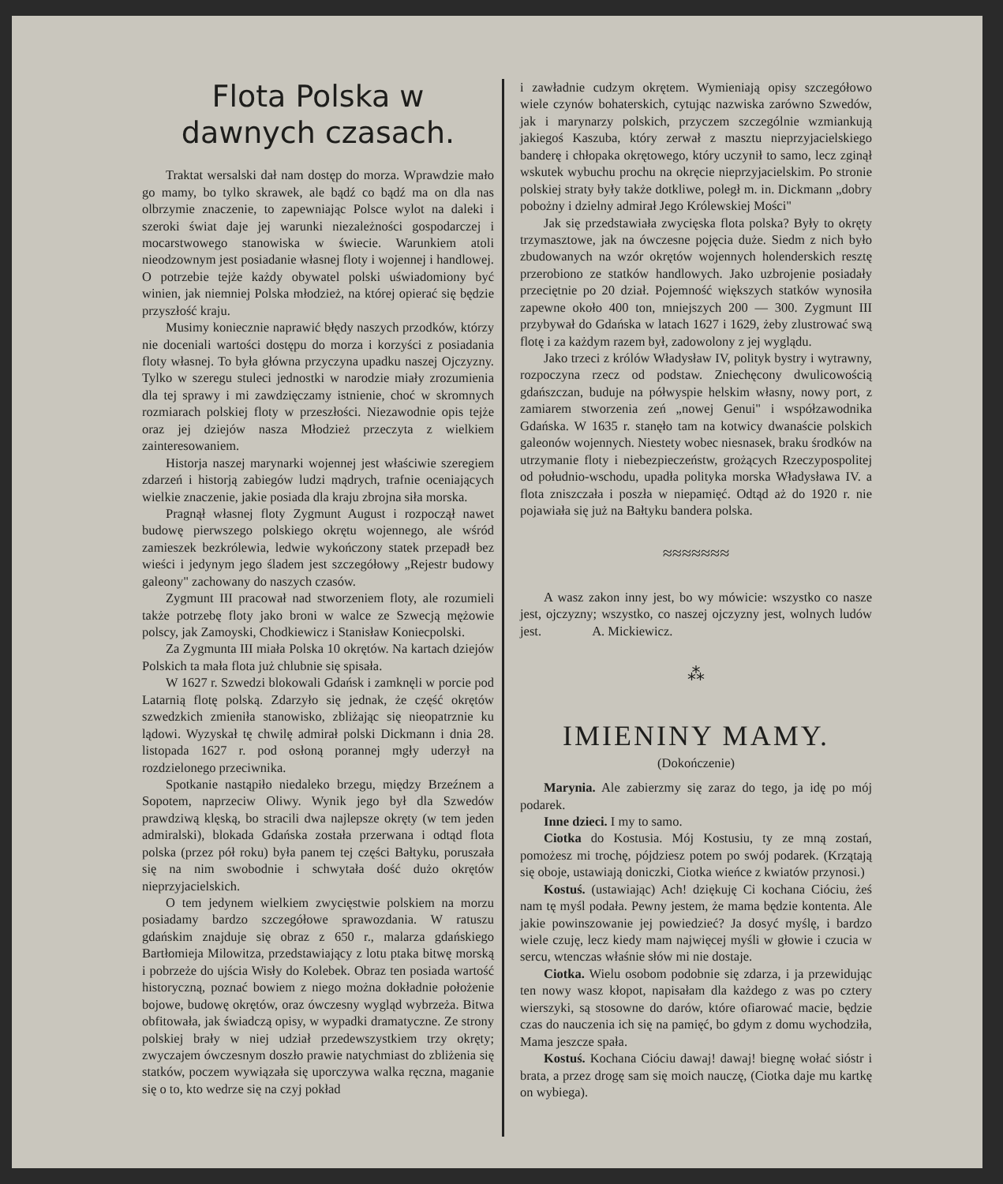Flota Polska w dawnych czasach.
Traktat wersalski dał nam dostęp do morza. Wprawdzie mało go mamy, bo tylko skrawek, ale bądź co bądź ma on dla nas olbrzymie znaczenie, to zapewniając Polsce wylot na daleki i szeroki świat daje jej warunki niezależności gospodarczej i mocarstwowego stanowiska w świecie. Warunkiem atoli nieodzownym jest posiadanie własnej floty i wojennej i handlowej. O potrzebie tejże każdy obywatel polski uświadomiony być winien, jak niemniej Polska młodzież, na której opierać się będzie przyszłość kraju.
Musimy koniecznie naprawić błędy naszych przodków, którzy nie doceniali wartości dostępu do morza i korzyści z posiadania floty własnej. To była główna przyczyna upadku naszej Ojczyzny. Tylko w szeregu stuleci jednostki w narodzie miały zrozumienia dla tej sprawy i mi zawdzięczamy istnienie, choć w skromnych rozmiarach polskiej floty w przeszłości. Niezawodnie opis tejże oraz jej dziejów nasza Młodzież przeczyta z wielkiem zainteresowaniem.
Historja naszej marynarki wojennej jest właściwie szeregiem zdarzeń i historją zabiegów ludzi mądrych, trafnie oceniających wielkie znaczenie, jakie posiada dla kraju zbrojna siła morska.
Pragnął własnej floty Zygmunt August i rozpoczął nawet budowę pierwszego polskiego okrętu wojennego, ale wśród zamieszek bezkrólewia, ledwie wykończony statek przepadł bez wieści i jedynym jego śladem jest szczegółowy „Rejestr budowy galeony" zachowany do naszych czasów.
Zygmunt III pracował nad stworzeniem floty, ale rozumieli także potrzebę floty jako broni w walce ze Szwecją mężowie polscy, jak Zamoyski, Chodkiewicz i Stanisław Koniecpolski.
Za Zygmunta III miała Polska 10 okrętów. Na kartach dziejów Polskich ta mała flota już chlubnie się spisała.
W 1627 r. Szwedzi blokowali Gdańsk i zamknęli w porcie pod Latarnią flotę polską. Zdarzyło się jednak, że część okrętów szwedzkich zmieniła stanowisko, zbliżając się nieopatrznie ku lądowi. Wyzyskał tę chwilę admirał polski Dickmann i dnia 28. listopada 1627 r. pod osłoną porannej mgły uderzył na rozdzielonego przeciwnika.
Spotkanie nastąpiło niedaleko brzegu, między Brzeźnem a Sopotem, naprzeciw Oliwy. Wynik jego był dla Szwedów prawdziwą klęską, bo stracili dwa najlepsze okręty (w tem jeden admiralski), blokada Gdańska została przerwana i odtąd flota polska (przez pół roku) była panem tej części Bałtyku, poruszała się na nim swobodnie i schwytała dość dużo okrętów nieprzyjacielskich.
O tem jedynem wielkiem zwycięstwie polskiem na morzu posiadamy bardzo szczegółowe sprawozdania. W ratuszu gdańskim znajduje się obraz z 650 r., malarza gdańskiego Bartłomieja Milowitza, przedstawiający z lotu ptaka bitwę morską i pobrzeże do ujścia Wisły do Kolebek. Obraz ten posiada wartość historyczną, poznać bowiem z niego można dokładnie położenie bojowe, budowę okrętów, oraz ówczesny wygląd wybrzeża. Bitwa obfitowała, jak świadczą opisy, w wypadki dramatyczne. Ze strony polskiej brały w niej udział przedewszystkiem trzy okręty; zwyczajem ówczesnym doszło prawie natychmiast do zbliżenia się statków, poczem wywiązała się uporczywa walka ręczna, maganie się o to, kto wedrze się na czyj pokład
i zawładnie cudzym okrętem. Wymieniają opisy szczegółowo wiele czynów bohaterskich, cytując nazwiska zarówno Szwedów, jak i marynarzy polskich, przyczem szczególnie wzmiankują jakiegoś Kaszuba, który zerwał z masztu nieprzyjacielskiego banderę i chłopaka okrętowego, który uczynił to samo, lecz zginął wskutek wybuchu prochu na okręcie nieprzyjacielskim. Po stronie polskiej straty były także dotkliwe, poległ m. in. Dickmann „dobry pobożny i dzielny admirał Jego Królewskiej Mości"
Jak się przedstawiała zwycięska flota polska? Były to okręty trzymasztowe, jak na ówczesne pojęcia duże. Siedm z nich było zbudowanych na wzór okrętów wojennych holenderskich resztę przerobiono ze statków handlowych. Jako uzbrojenie posiadały przeciętnie po 20 dział. Pojemność większych statków wynosiła zapewne około 400 ton, mniejszych 200 — 300. Zygmunt III przybywał do Gdańska w latach 1627 i 1629, żeby zlustrować swą flotę i za każdym razem był, zadowolony z jej wyglądu.
Jako trzeci z królów Władysław IV, polityk bystry i wytrawny, rozpoczyna rzecz od podstaw. Zniechęcony dwulicowością gdańszczan, buduje na półwyspie helskim własny, nowy port, z zamiarem stworzenia zeń „nowej Genui" i współzawodnika Gdańska. W 1635 r. stanęło tam na kotwicy dwanaście polskich galeonów wojennych. Niestety wobec niesnasek, braku środków na utrzymanie floty i niebezpieczeństw, grożących Rzeczypospolitej od południo-wschodu, upadła polityka morska Władysława IV. a flota zniszczała i poszła w niepamięć. Odtąd aż do 1920 r. nie pojawiała się już na Bałtyku bandera polska.
≈≈≈≈≈≈≈
A wasz zakon inny jest, bo wy mówicie: wszystko co nasze jest, ojczyzny; wszystko, co naszej ojczyzny jest, wolnych ludów jest. A. Mickiewicz.
⁂
IMIENINY MAMY.
(Dokończenie)
Marynia. Ale zabierzmy się zaraz do tego, ja idę po mój podarek.
Inne dzieci. I my to samo.
Ciotka do Kostusia. Mój Kostusiu, ty ze mną zostań, pomożesz mi trochę, pójdziesz potem po swój podarek. (Krzątają się oboje, ustawiają doniczki, Ciotka wieńce z kwiatów przynosi.)
Kostuś. (ustawiając) Ach! dziękuję Ci kochana Cióciu, żeś nam tę myśl podała. Pewny jestem, że mama będzie kontenta. Ale jakie powinszowanie jej powiedzieć? Ja dosyć myślę, i bardzo wiele czuję, lecz kiedy mam najwięcej myśli w głowie i czucia w sercu, wtenczas właśnie słów mi nie dostaje.
Ciotka. Wielu osobom podobnie się zdarza, i ja przewidując ten nowy wasz kłopot, napisałam dla każdego z was po cztery wierszyki, są stosowne do darów, które ofiarować macie, będzie czas do nauczenia ich się na pamięć, bo gdym z domu wychodziła, Mama jeszcze spała.
Kostuś. Kochana Cióciu dawaj! dawaj! biegnę wołać sióstr i brata, a przez drogę sam się moich nauczę, (Ciotka daje mu kartkę on wybiega).